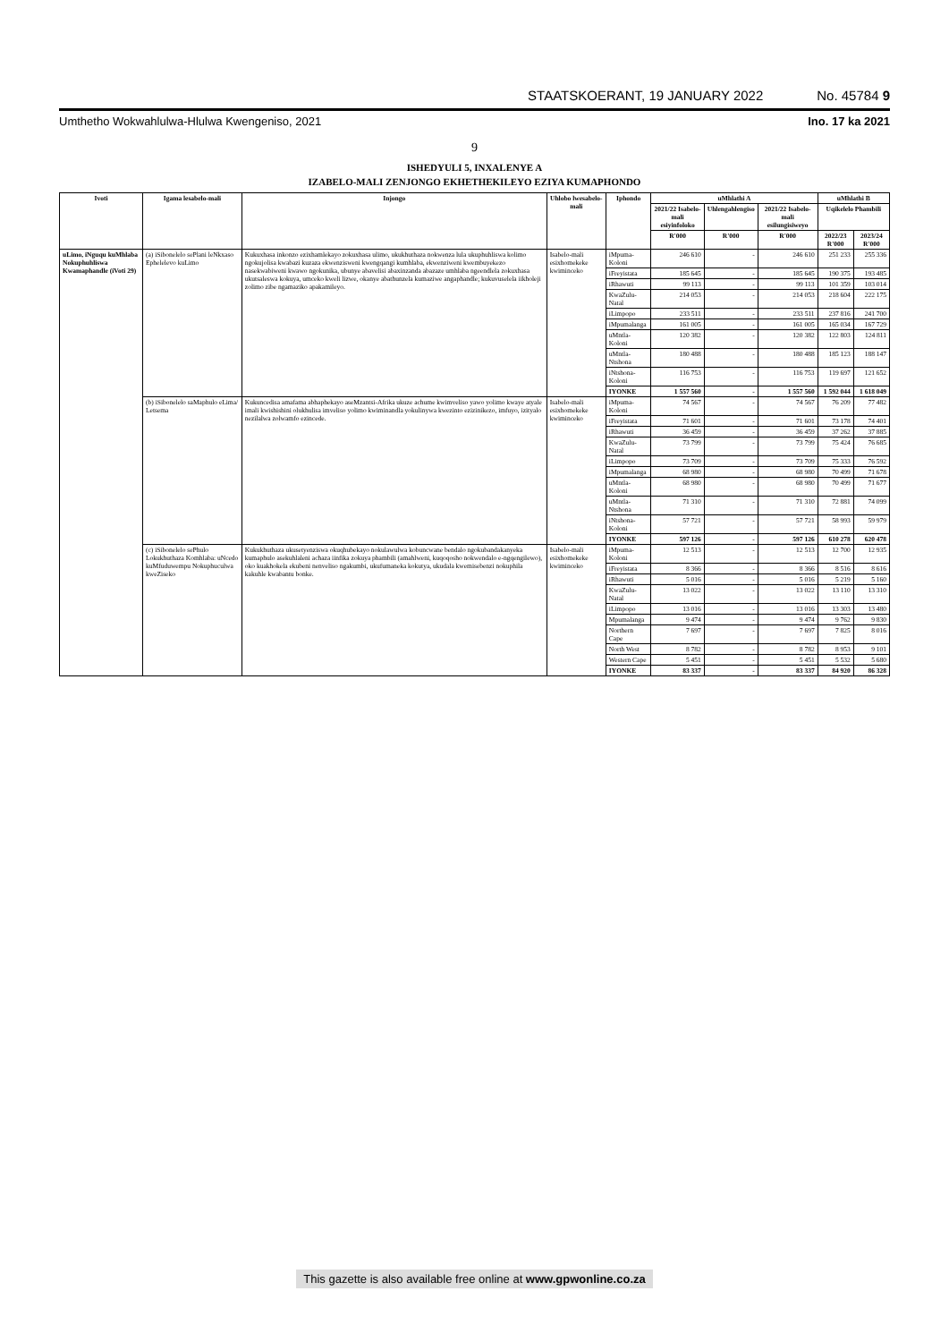STAATSKOERANT, 19 JANUARY 2022 No. 45784 9
Umthetho Wokwahlulwa-Hlulwa Kwengeniso, 2021 Ino. 17 ka 2021
9
ISHEDYULI 5, INXALENYE A
IZABELO-MALI ZENJONGO EKHETHEKILEYO EZIYA KUMAPHONDO
| Ivoti | Igama lesabelo-mali | Injongo | Uhlobo lwesabelo-mali | Iphondo | uMhlathi A | | | uMhlathi B | |
| --- | --- | --- | --- | --- | --- | --- | --- | --- | --- |
| | | | | | 2021/22 Isabelo-mali esiyinfoloko | Uhlengahlengiso | 2021/22 Isabelo-mali esilungisiweyo | Uqikelelo Phambili | |
| | | | | | R'000 | R'000 | R'000 | 2022/23 R'000 | 2023/24 R'000 |
| uLimo, iNguqu kuMhlaba Nokuphuhliswa Kwamaphandle (iVoti 29) | (a) iSibonelelo sePlani leNkxaso Ephelelevo kuLimo | Kukuxhasa inkonzo ezixhamlekayo zokuxhasa ulimo, ukukhuthaza nokwenza lula ukuphuhliswa kolimo ngokujolisa kwabazi kuzaza ekwenzisweni kwengqangi kumhlaba, ekwenziweni kwembuyekezo nasekwabiweni kwawo ngokunika, ubunye abavelisi abaxinzanda abazaze umhlaba ngeendlela zokuxhasa ukutsaleswa kokuya, umceko kweli lizwe, okanye abathunzela kumaziwe angaphandle; kukuvuselela iikholeji zolimo zibe ngamaziko apakamileyo. | Isabelo-mali esixhomekeke kwiminceko | iMpuma-Koloni | 246 610 | - | 246 610 | 251 233 | 255 336 |
| | | | | iFreyistata | 185 645 | - | 185 645 | 190 375 | 193 485 |
| | | | | iRhawuti | 99 113 | - | 99 113 | 101 359 | 103 014 |
| | | | | KwaZulu-Natal | 214 053 | - | 214 053 | 218 604 | 222 175 |
| | | | | iLimpopo | 233 511 | - | 233 511 | 237 816 | 241 700 |
| | | | | iMpumalanga | 161 005 | - | 161 005 | 165 034 | 167 729 |
| | | | | uMntla-Koloni | 120 382 | - | 120 382 | 122 803 | 124 811 |
| | | | | uMntla-Ntshona | 180 488 | - | 180 488 | 185 123 | 188 147 |
| | | | | iNtshona-Koloni | 116 753 | - | 116 753 | 119 697 | 121 652 |
| | | | | IYONKE | 1 557 560 | - | 1 557 560 | 1 592 044 | 1 618 049 |
| | (b) iSibonelelo saMaphulo eLima/ Letsema | Kukuncedisa amafama abhaphekayo aseMzantsi-Afrika ukuze achume kwimveliso yawo yolimo kwaye atyale imali kwishishini olukhulisa imveliso yolimo kwiminandla yokulinywa kwezinto ezizinikezo, imfuyo, izityalo nezilalwa zolwamfo ezincede. | Isabelo-mali esixhomekeke kwiminceko | iMpuma-Koloni | 74 567 | - | 74 567 | 76 209 | 77 482 |
| | | | | iFreyistata | 71 601 | - | 71 601 | 73 178 | 74 401 |
| | | | | iRhawuti | 36 459 | - | 36 459 | 37 262 | 37 885 |
| | | | | KwaZulu-Natal | 73 799 | - | 73 799 | 75 424 | 76 685 |
| | | | | iLimpopo | 73 709 | - | 73 709 | 75 333 | 76 592 |
| | | | | iMpumalanga | 68 980 | - | 68 980 | 70 499 | 71 678 |
| | | | | uMntla-Koloni | 68 980 | - | 68 980 | 70 499 | 71 677 |
| | | | | uMntla-Ntshona | 71 310 | - | 71 310 | 72 881 | 74 099 |
| | | | | iNtshona-Koloni | 57 721 | - | 57 721 | 58 993 | 59 979 |
| | | | | IYONKE | 597 126 | - | 597 126 | 610 278 | 620 478 |
| | (c) iSibonelelo sePhulo Lokukhuthaza Komhlaba: uNcedo kuMfuduwempu Nokuphuculwa kweZiseko | Kukukhuthaza ukusetyenziswa okuqhubekayo nokulawulwa kobuncwane bendalo ngokubandakanyeka kumaphulo asekuhlaleni achaza iinfika zokuya phambili (amahlweni, kuqoqosho nokwendalo e-ngqengilewo), oko kuakhokela ekubeni nenveliso ngakumbi, ukufumaneka kokutya, ukudala kwemisebenzi nokuphila kakuhle kwabantu bonke. | Isabelo-mali esixhomekeke kwiminceko | iMpuma-Koloni | 12 513 | - | 12 513 | 12 700 | 12 935 |
| | | | | iFreyistata | 8 366 | - | 8 366 | 8 516 | 8 616 |
| | | | | iRhawuti | 5 016 | - | 5 016 | 5 219 | 5 160 |
| | | | | KwaZulu-Natal | 13 022 | - | 13 022 | 13 110 | 13 310 |
| | | | | iLimpopo | 13 016 | - | 13 016 | 13 303 | 13 480 |
| | | | | Mpumalanga | 9 474 | - | 9 474 | 9 762 | 9 830 |
| | | | | Northern Cape | 7 697 | - | 7 697 | 7 825 | 8 016 |
| | | | | North West | 8 782 | - | 8 782 | 8 953 | 9 101 |
| | | | | Western Cape | 5 451 | - | 5 451 | 5 532 | 5 680 |
| | | | | IYONKE | 83 337 | - | 83 337 | 84 920 | 86 328 |
This gazette is also available free online at www.gpwonline.co.za